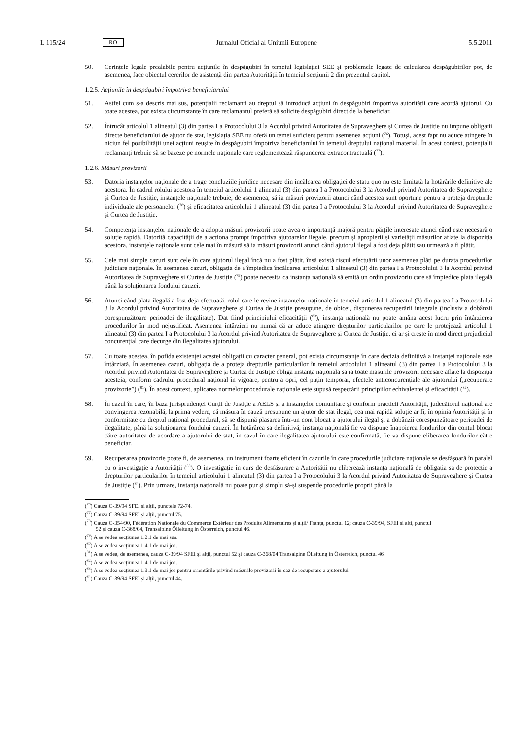L 115/24 RO Jurnalul Oficial al Uniunii Europene 5.5.2011
50. Cerințele legale prealabile pentru acțiunile în despăgubiri în temeiul legislației SEE și problemele legate de calcularea despăgubirilor pot, de asemenea, face obiectul cererilor de asistență din partea Autorității în temeiul secțiunii 2 din prezentul capitol.
1.2.5. Acțiunile în despăgubiri împotriva beneficiarului
51. Astfel cum s-a descris mai sus, potențialii reclamanți au dreptul să introducă acțiuni în despăgubiri împotriva autorității care acordă ajutorul. Cu toate acestea, pot exista circumstanțe în care reclamantul preferă să solicite despăgubiri direct de la beneficiar.
52. Întrucât articolul 1 alineatul (3) din partea I a Protocolului 3 la Acordul privind Autoritatea de Supraveghere și Curtea de Justiție nu impune obligații directe beneficiarului de ajutor de stat, legislația SEE nu oferă un temei suficient pentru asemenea acțiuni (<sup>76</sup>). Totuși, acest fapt nu aduce atingere în niciun fel posibilității unei acțiuni reușite în despăgubiri împotriva beneficiarului în temeiul dreptului național material. În acest context, potențialii reclamanți trebuie să se bazeze pe normele naționale care reglementează răspunderea extracontractuală (<sup>77</sup>).
1.2.6. Măsuri provizorii
53. Datoria instanțelor naționale de a trage concluziile juridice necesare din încălcarea obligației de statu quo nu este limitată la hotărârile definitive ale acestora. În cadrul rolului acestora în temeiul articolului 1 alineatul (3) din partea I a Protocolului 3 la Acordul privind Autoritatea de Supraveghere și Curtea de Justiție, instanțele naționale trebuie, de asemenea, să ia măsuri provizorii atunci când acestea sunt oportune pentru a proteja drepturile individuale ale persoanelor (<sup>78</sup>) și eficacitatea articolului 1 alineatul (3) din partea I a Protocolului 3 la Acordul privind Autoritatea de Supraveghere și Curtea de Justiție.
54. Competența instanțelor naționale de a adopta măsuri provizorii poate avea o importanță majoră pentru părțile interesate atunci când este necesară o soluție rapidă. Datorită capacității de a acționa prompt împotriva ajutoarelor ilegale, precum și apropierii și varietății măsurilor aflate la dispoziția acestora, instanțele naționale sunt cele mai în măsură să ia măsuri provizorii atunci când ajutorul ilegal a fost deja plătit sau urmează a fi plătit.
55. Cele mai simple cazuri sunt cele în care ajutorul ilegal încă nu a fost plătit, însă există riscul efectuării unor asemenea plăți pe durata procedurilor judiciare naționale. În asemenea cazuri, obligația de a împiedica încălcarea articolului 1 alineatul (3) din partea I a Protocolului 3 la Acordul privind Autoritatea de Supraveghere și Curtea de Justiție (<sup>79</sup>) poate necesita ca instanța națională să emită un ordin provizoriu care să împiedice plata ilegală până la soluționarea fondului cauzei.
56. Atunci când plata ilegală a fost deja efectuată, rolul care le revine instanțelor naționale în temeiul articolul 1 alineatul (3) din partea I a Protocolului 3 la Acordul privind Autoritatea de Supraveghere și Curtea de Justiție presupune, de obicei, dispunerea recuperării integrale (inclusiv a dobânzii corespunzătoare perioadei de ilegalitate). Dat fiind principiului eficacității (<sup>80</sup>), instanța națională nu poate amâna acest lucru prin întârzierea procedurilor în mod nejustificat. Asemenea întârzieri nu numai că ar aduce atingere drepturilor particularilor pe care le protejează articolul 1 alineatul (3) din partea I a Protocolului 3 la Acordul privind Autoritatea de Supraveghere și Curtea de Justiție, ci ar și crește în mod direct prejudiciul concurențial care decurge din ilegalitatea ajutorului.
57. Cu toate acestea, în pofida existenței acestei obligații cu caracter general, pot exista circumstanțe în care decizia definitivă a instanței naționale este întârziată. În asemenea cazuri, obligația de a proteja drepturile particularilor în temeiul articolului 1 alineatul (3) din partea I a Protocolului 3 la Acordul privind Autoritatea de Supraveghere și Curtea de Justiție obligă instanța națională să ia toate măsurile provizorii necesare aflate la dispoziția acesteia, conform cadrului procedural național în vigoare, pentru a opri, cel puțin temporar, efectele anticoncurențiale ale ajutorului („recuperare provizorie”) (<sup>81</sup>). În acest context, aplicarea normelor procedurale naționale este supusă respectării principiilor echivalenței și eficacității (<sup>82</sup>).
58. În cazul în care, în baza jurisprudenței Curții de Justiție a AELS și a instanțelor comunitare și conform practicii Autorității, judecătorul național are convingerea rezonabilă, la prima vedere, că măsura în cauză presupune un ajutor de stat ilegal, cea mai rapidă soluție ar fi, în opinia Autorității și în conformitate cu dreptul național procedural, să se dispună plasarea într-un cont blocat a ajutorului ilegal și a dobânzii corespunzătoare perioadei de ilegalitate, până la soluționarea fondului cauzei. În hotărârea sa definitivă, instanța națională fie va dispune înapoierea fondurilor din contul blocat către autoritatea de acordare a ajutorului de stat, în cazul în care ilegalitatea ajutorului este confirmată, fie va dispune eliberarea fondurilor către beneficiar.
59. Recuperarea provizorie poate fi, de asemenea, un instrument foarte eficient în cazurile în care procedurile judiciare naționale se desfășoară în paralel cu o investigație a Autorității (<sup>83</sup>). O investigație în curs de desfășurare a Autorității nu eliberează instanța națională de obligația sa de protecție a drepturilor particularilor în temeiul articolului 1 alineatul (3) din partea I a Protocolului 3 la Acordul privind Autoritatea de Supraveghere și Curtea de Justiție (<sup>84</sup>). Prin urmare, instanța națională nu poate pur și simplu să-și suspende procedurile proprii până la
(<sup>76</sup>) Cauza C-39/94 SFEI și alții, punctele 72-74.
(<sup>77</sup>) Cauza C-39/94 SFEI și alții, punctul 75.
(<sup>78</sup>) Cauza C-354/90, Fédération Nationale du Commerce Extérieur des Produits Alimentaires și alții/ Franța, punctul 12; cauza C-39/94, SFEI și alți, punctul 52 și cauza C-368/04, Transalpine Ölleitung in Österreich, punctul 46.
(<sup>79</sup>) A se vedea secțiunea 1.2.1 de mai sus.
(<sup>80</sup>) A se vedea secțiunea 1.4.1 de mai jos.
(<sup>81</sup>) A se vedea, de asemenea, cauza C-39/94 SFEI și alții, punctul 52 și cauza C-368/04 Transalpine Ölleitung in Österreich, punctul 46.
(<sup>82</sup>) A se vedea secțiunea 1.4.1 de mai jos.
(<sup>83</sup>) A se vedea secțiunea 1.3.1 de mai jos pentru orientările privind măsurile provizorii în caz de recuperare a ajutorului.
(<sup>84</sup>) Cauza C-39/94 SFEI și alții, punctul 44.